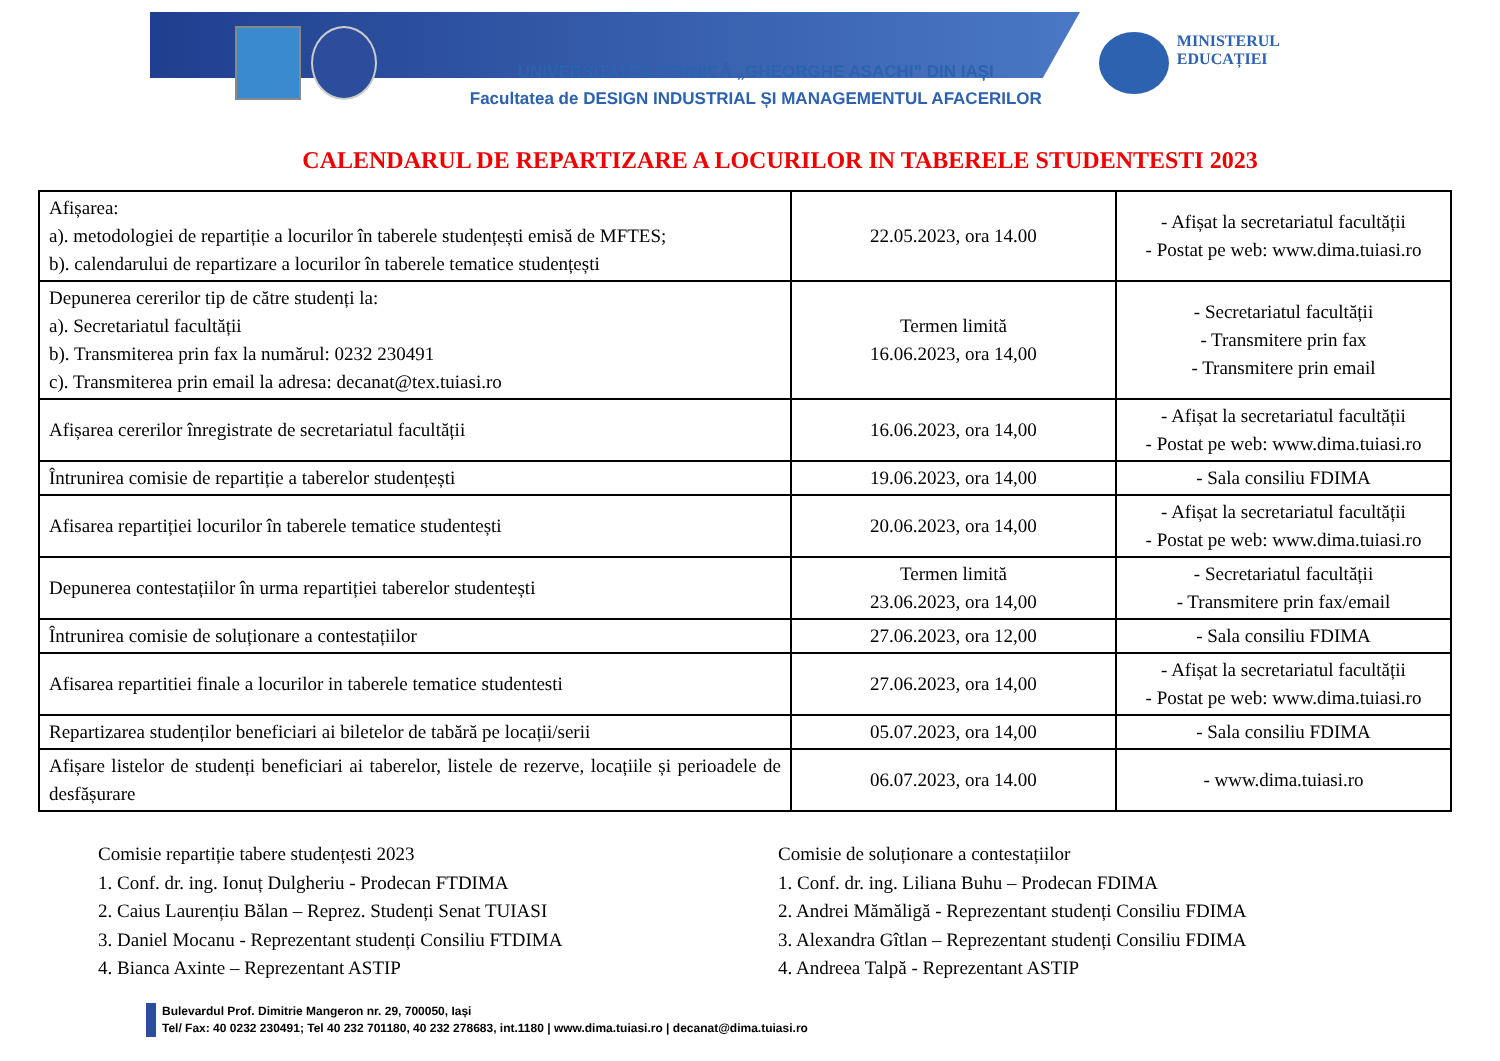UNIVERSITATEA TEHNICĂ „GHEORGHE ASACHI” DIN IAȘI
Facultatea de DESIGN INDUSTRIAL ȘI MANAGEMENTUL AFACERILOR
MINISTERUL
EDUCAȚIEI
CALENDARUL DE REPARTIZARE A LOCURILOR IN TABERELE STUDENTESTI 2023
| Afișarea: a). metodologiei de repartiție a locurilor în taberele studențești emisă de MFTES; b). calendarului de repartizare a locurilor în taberele tematice studențești | 22.05.2023, ora 14.00 | - Afișat la secretariatul facultății - Postat pe web: www.dima.tuiasi.ro |
| Depunerea cererilor tip de către studenți la: a). Secretariatul facultății b). Transmiterea prin fax la numărul: 0232 230491 c). Transmiterea prin email la adresa: decanat@tex.tuiasi.ro | Termen limită 16.06.2023, ora 14,00 | - Secretariatul facultății - Transmitere prin fax - Transmitere prin email |
| Afișarea cererilor înregistrate de secretariatul facultății | 16.06.2023, ora 14,00 | - Afișat la secretariatul facultății - Postat pe web: www.dima.tuiasi.ro |
| Întrunirea comisie de repartiție a taberelor studențești | 19.06.2023, ora 14,00 | - Sala consiliu FDIMA |
| Afisarea repartiției locurilor în taberele tematice studentești | 20.06.2023, ora 14,00 | - Afișat la secretariatul facultății - Postat pe web: www.dima.tuiasi.ro |
| Depunerea contestațiilor în urma repartiției taberelor studentești | Termen limită 23.06.2023, ora 14,00 | - Secretariatul facultății - Transmitere prin fax/email |
| Întrunirea comisie de soluționare a contestațiilor | 27.06.2023, ora 12,00 | - Sala consiliu FDIMA |
| Afisarea repartitiei finale a locurilor in taberele tematice studentesti | 27.06.2023, ora 14,00 | - Afișat la secretariatul facultății - Postat pe web: www.dima.tuiasi.ro |
| Repartizarea studenților beneficiari ai biletelor de tabără pe locații/serii | 05.07.2023, ora 14,00 | - Sala consiliu FDIMA |
| Afișare listelor de studenți beneficiari ai taberelor, listele de rezerve, locațiile și perioadele de desfășurare | 06.07.2023, ora 14.00 | - www.dima.tuiasi.ro |
Comisie repartiție tabere studențesti 2023
1. Conf. dr. ing. Ionuț Dulgheriu - Prodecan FTDIMA
2. Caius Laurențiu Bălan – Reprez. Studenți Senat TUIASI
3. Daniel Mocanu - Reprezentant studenți Consiliu FTDIMA
4. Bianca Axinte – Reprezentant ASTIP
Comisie de soluționare a contestațiilor
1. Conf. dr. ing. Liliana Buhu – Prodecan FDIMA
2. Andrei Mămăligă - Reprezentant studenți Consiliu FDIMA
3. Alexandra Gîtlan – Reprezentant studenți Consiliu FDIMA
4. Andreea Talpă - Reprezentant ASTIP
Bulevardul Prof. Dimitrie Mangeron nr. 29, 700050, Iași
Tel/ Fax: 40 0232 230491; Tel 40 232 701180, 40 232 278683, int.1180 | www.dima.tuiasi.ro | decanat@dima.tuiasi.ro